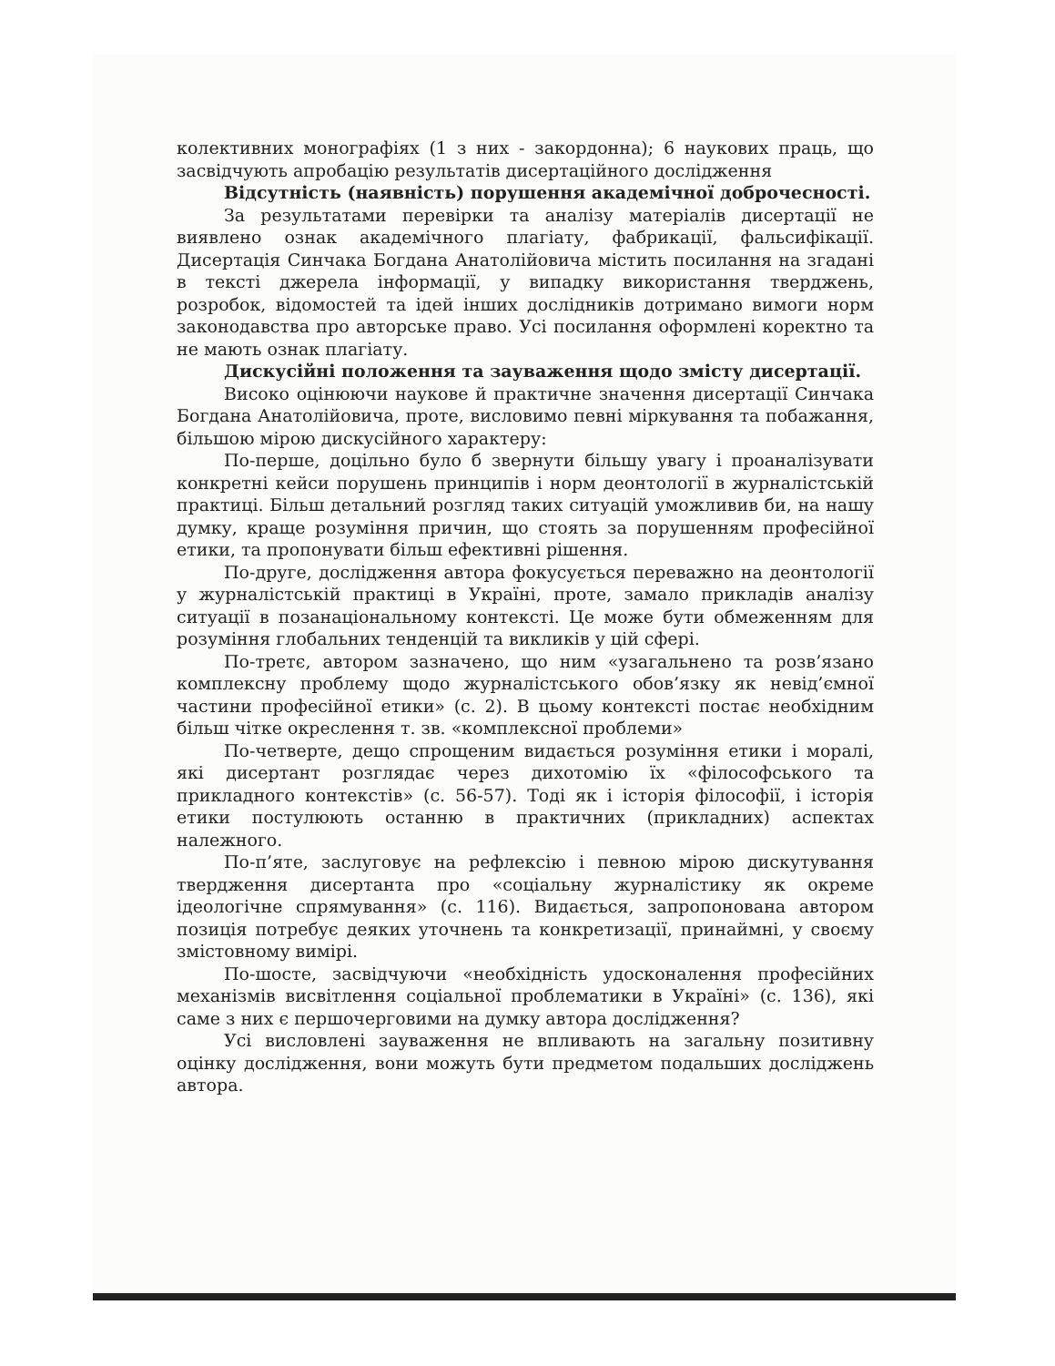колективних монографіях (1 з них - закордонна); 6 наукових праць, що засвідчують апробацію результатів дисертаційного дослідження
Відсутність (наявність) порушення академічної доброчесності.
За результатами перевірки та аналізу матеріалів дисертації не виявлено ознак академічного плагіату, фабрикації, фальсифікації. Дисертація Синчака Богдана Анатолійовича містить посилання на згадані в тексті джерела інформації, у випадку використання тверджень, розробок, відомостей та ідей інших дослідників дотримано вимоги норм законодавства про авторське право. Усі посилання оформлені коректно та не мають ознак плагіату.
Дискусійні положення та зауваження щодо змісту дисертації.
Високо оцінюючи наукове й практичне значення дисертації Синчака Богдана Анатолійовича, проте, висловимо певні міркування та побажання, більшою мірою дискусійного характеру:
По-перше, доцільно було б звернути більшу увагу і проаналізувати конкретні кейси порушень принципів і норм деонтології в журналістській практиці. Більш детальний розгляд таких ситуацій уможливив би, на нашу думку, краще розуміння причин, що стоять за порушенням професійної етики, та пропонувати більш ефективні рішення.
По-друге, дослідження автора фокусується переважно на деонтології у журналістській практиці в Україні, проте, замало прикладів аналізу ситуації в позанаціональному контексті. Це може бути обмеженням для розуміння глобальних тенденцій та викликів у цій сфері.
По-третє, автором зазначено, що ним «узагальнено та розв’язано комплексну проблему щодо журналістського обов’язку як невід’ємної частини професійної етики» (с. 2). В цьому контексті постає необхідним більш чітке окреслення т. зв. «комплексної проблеми»
По-четверте, дещо спрощеним видається розуміння етики і моралі, які дисертант розглядає через дихотомію їх «філософського та прикладного контекстів» (с. 56-57). Тоді як і історія філософії, і історія етики постулюють останню в практичних (прикладних) аспектах належного.
По-п’яте, заслуговує на рефлексію і певною мірою дискутування твердження дисертанта про «соціальну журналістику як окреме ідеологічне спрямування» (с. 116). Видається, запропонована автором позиція потребує деяких уточнень та конкретизації, принаймні, у своєму змістовному вимірі.
По-шосте, засвідчуючи «необхідність удосконалення професійних механізмів висвітлення соціальної проблематики в Україні» (с. 136), які саме з них є першочерговими на думку автора дослідження?
Усі висловлені зауваження не впливають на загальну позитивну оцінку дослідження, вони можуть бути предметом подальших досліджень автора.